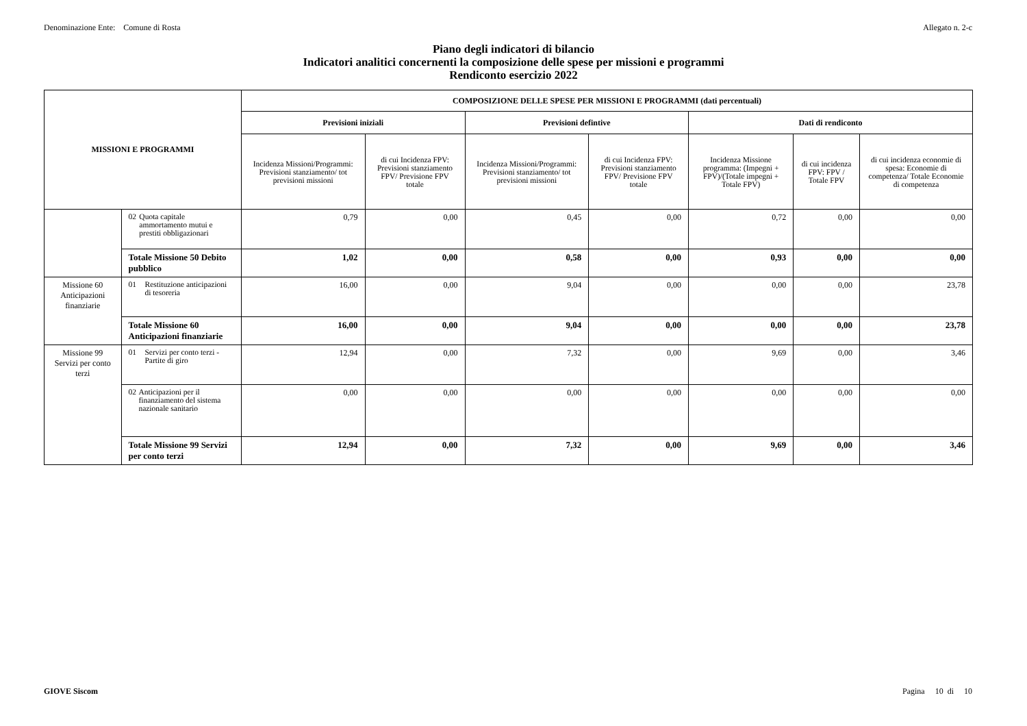Denominazione Ente: Comune di Rosta Allegato n. 2-c
Piano degli indicatori di bilancio
Indicatori analitici concernenti la composizione delle spese per missioni e programmi
Rendiconto esercizio 2022
| MISSIONI E PROGRAMMI | | COMPOSIZIONE DELLE SPESE PER MISSIONI E PROGRAMMI (dati percentuali) | | | | | | |
| --- | --- | --- | --- | --- | --- | --- | --- | --- |
| | | Previsioni iniziali | | Previsioni defintive | | Dati di rendiconto | | |
| | | Incidenza Missioni/Programmi: Previsioni stanziamento/ tot previsioni missioni | di cui Incidenza FPV: Previsioni stanziamento FPV/ Previsione FPV totale | Incidenza Missioni/Programmi: Previsioni stanziamento/ tot previsioni missioni | di cui Incidenza FPV: Previsioni stanziamento FPV/ Previsione FPV totale | Incidenza Missione programma: (Impegni + FPV)/(Totale impegni + Totale FPV) | di cui incidenza FPV: FPV / Totale FPV | di cui incidenza economie di spesa: Economie di competenza/ Totale Economie di competenza |
| | 02 Quota capitale ammortamento mutui e prestiti obbligazionari | 0,79 | 0,00 | 0,45 | 0,00 | 0,72 | 0,00 | 0,00 |
| | Totale Missione 50 Debito pubblico | 1,02 | 0,00 | 0,58 | 0,00 | 0,93 | 0,00 | 0,00 |
| Missione 60 Anticipazioni finanziarie | 01 Restituzione anticipazioni di tesoreria | 16,00 | 0,00 | 9,04 | 0,00 | 0,00 | 0,00 | 23,78 |
| | Totale Missione 60 Anticipazioni finanziarie | 16,00 | 0,00 | 9,04 | 0,00 | 0,00 | 0,00 | 23,78 |
| Missione 99 Servizi per conto terzi | 01 Servizi per conto terzi - Partite di giro | 12,94 | 0,00 | 7,32 | 0,00 | 9,69 | 0,00 | 3,46 |
| | 02 Anticipazioni per il finanziamento del sistema nazionale sanitario | 0,00 | 0,00 | 0,00 | 0,00 | 0,00 | 0,00 | 0,00 |
| | Totale Missione 99 Servizi per conto terzi | 12,94 | 0,00 | 7,32 | 0,00 | 9,69 | 0,00 | 3,46 |
GIOVE Siscom Pagina 10 di 10